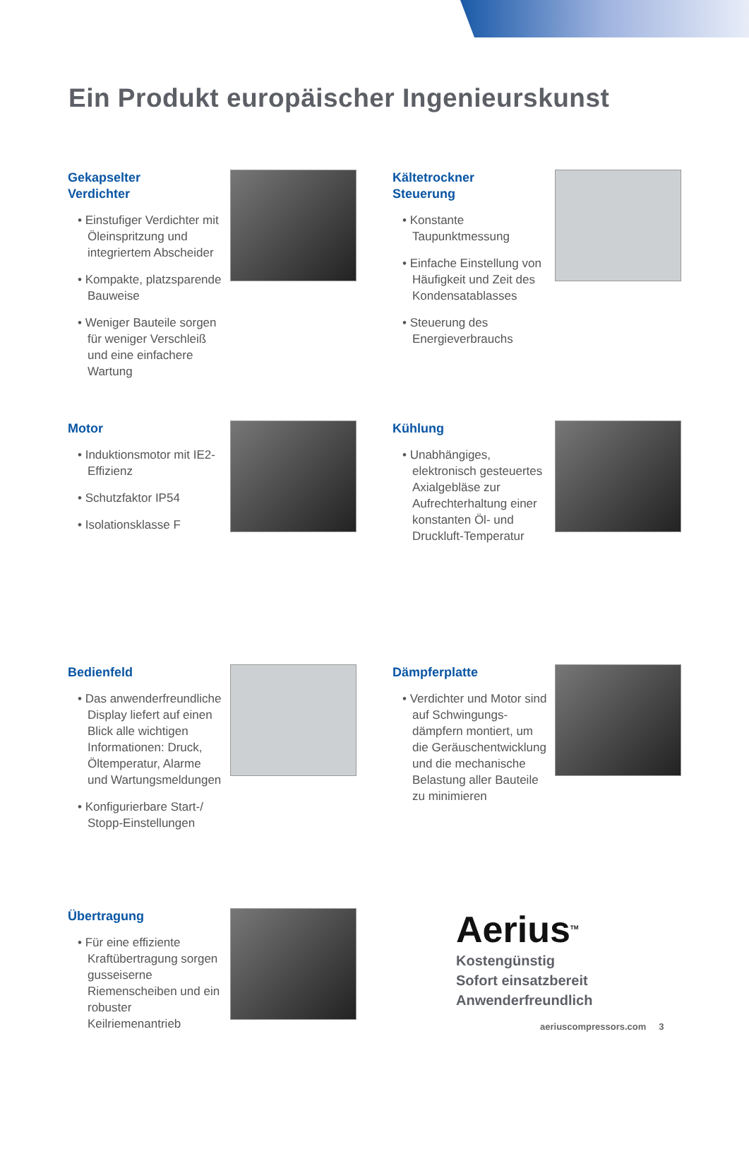Ein Produkt europäischer Ingenieurskunst
Gekapselter
Verdichter
• Einstufiger Verdichter mit Öleinspritzung und integriertem Abscheider
• Kompakte, platzsparende Bauweise
• Weniger Bauteile sorgen für weniger Verschleiß und eine einfachere Wartung
Kältetrockner
Steuerung
• Konstante Taupunktmessung
• Einfache Einstellung von Häufigkeit und Zeit des Kondensatablasses
• Steuerung des Energieverbrauchs
Motor
• Induktionsmotor mit IE2-Effizienz
• Schutzfaktor IP54
• Isolationsklasse F
Kühlung
• Unabhängiges, elektronisch gesteuertes Axialgebläse zur Aufrechterhaltung einer konstanten Öl- und Druckluft-Temperatur
Bedienfeld
• Das anwenderfreundliche Display liefert auf einen Blick alle wichtigen Informationen: Druck, Öltemperatur, Alarme und Wartungsmeldungen
• Konfigurierbare Start-/ Stopp-Einstellungen
Dämpferplatte
• Verdichter und Motor sind auf Schwingungs-dämpfern montiert, um die Geräuschentwicklung und die mechanische Belastung aller Bauteile zu minimieren
Übertragung
• Für eine effiziente Kraftübertragung sorgen gusseiserne Riemenscheiben und ein robuster Keilriemenantrieb
Aerius<sup>TM</sup>
Kostengünstig
Sofort einsatzbereit
Anwenderfreundlich
aeriuscompressors.com 3